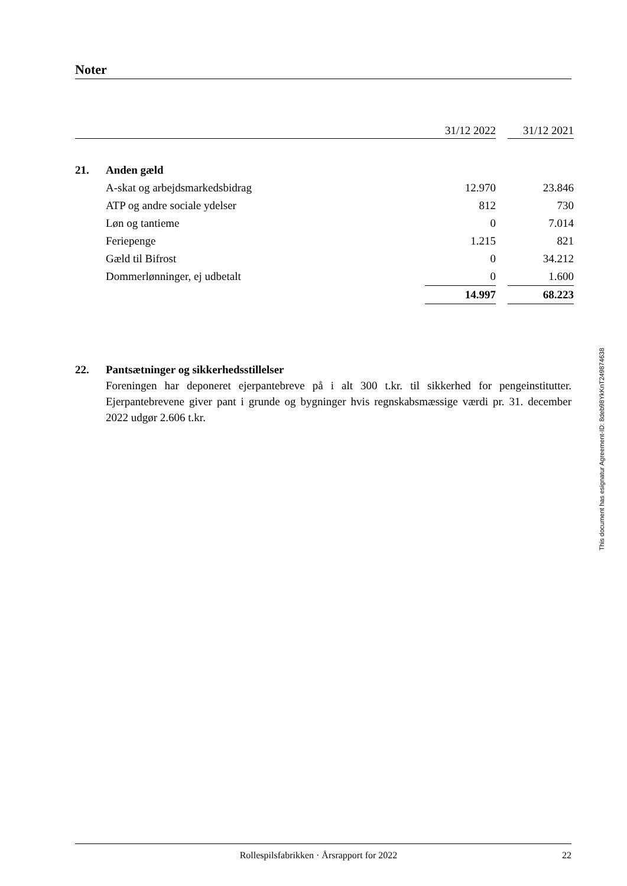Noter
| | | 31/12 2022 | | 31/12 2021 |
| 21. | Anden gæld | | | |
| | A-skat og arbejdsmarkedsbidrag | 12.970 | | 23.846 |
| | ATP og andre sociale ydelser | 812 | | 730 |
| | Løn og tantieme | 0 | | 7.014 |
| | Feriepenge | 1.215 | | 821 |
| | Gæld til Bifrost | 0 | | 34.212 |
| | Dommerlønninger, ej udbetalt | 0 | | 1.600 |
| | | 14.997 | | 68.223 |
22. Pantsætninger og sikkerhedsstillelser
Foreningen har deponeret ejerpantebreve på i alt 300 t.kr. til sikkerhed for pengeinstitutter. Ejerpantebrevene giver pant i grunde og bygninger hvis regnskabsmæssige værdi pr. 31. december 2022 udgør 2.606 t.kr.
This document has esignatur Agreement-ID: 8deb98YkKnT249874638
Rollespilsfabrikken · Årsrapport for 2022 22